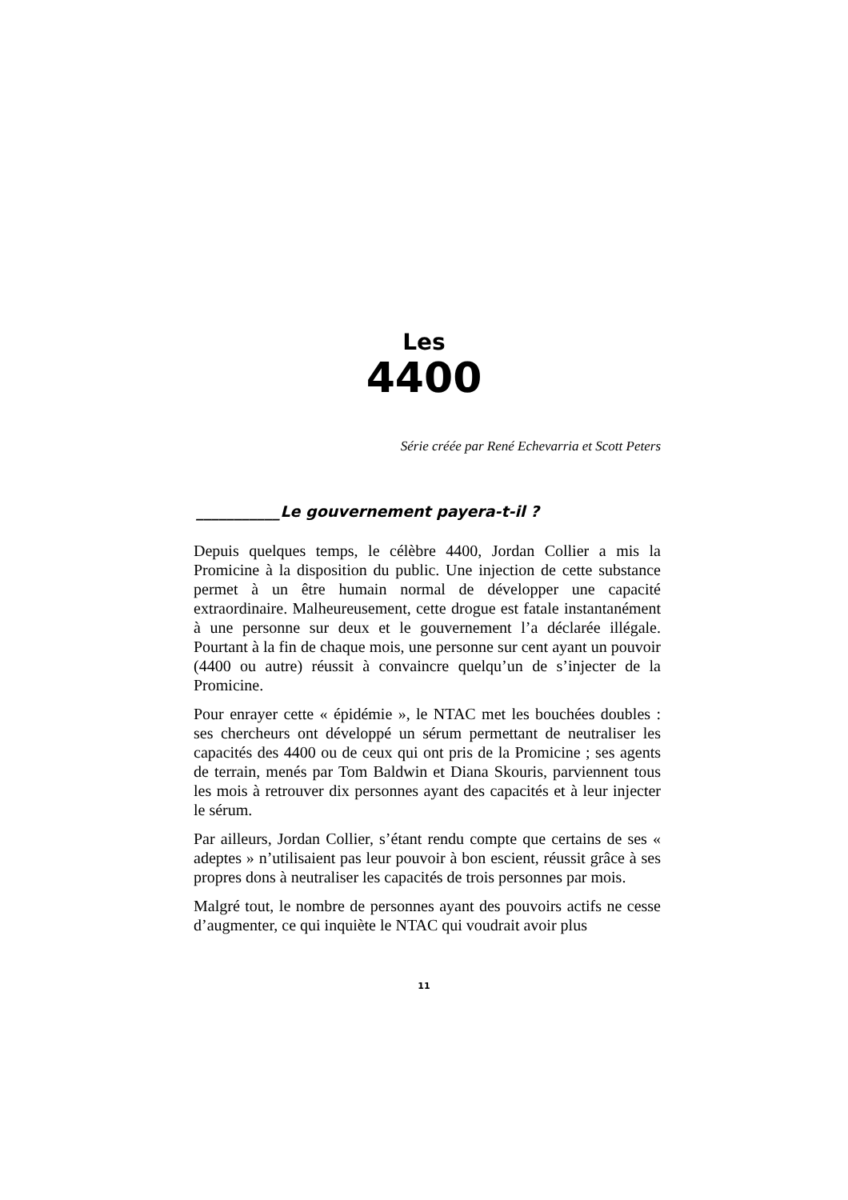Les
4400
Série créée par René Echevarria et Scott Peters
___________Le gouvernement payera-t-il ?
Depuis quelques temps, le célèbre 4400, Jordan Collier a mis la Promicine à la disposition du public. Une injection de cette substance permet à un être humain normal de développer une capacité extraordinaire. Malheureusement, cette drogue est fatale instantanément à une personne sur deux et le gouvernement l’a déclarée illégale. Pourtant à la fin de chaque mois, une personne sur cent ayant un pouvoir (4400 ou autre) réussit à convaincre quelqu’un de s’injecter de la Promicine.
Pour enrayer cette « épidémie », le NTAC met les bouchées doubles : ses chercheurs ont développé un sérum permettant de neutraliser les capacités des 4400 ou de ceux qui ont pris de la Promicine ; ses agents de terrain, menés par Tom Baldwin et Diana Skouris, parviennent tous les mois à retrouver dix personnes ayant des capacités et à leur injecter le sérum.
Par ailleurs, Jordan Collier, s’étant rendu compte que certains de ses « adeptes » n’utilisaient pas leur pouvoir à bon escient, réussit grâce à ses propres dons à neutraliser les capacités de trois personnes par mois.
Malgré tout, le nombre de personnes ayant des pouvoirs actifs ne cesse d’augmenter, ce qui inquiète le NTAC qui voudrait avoir plus
11